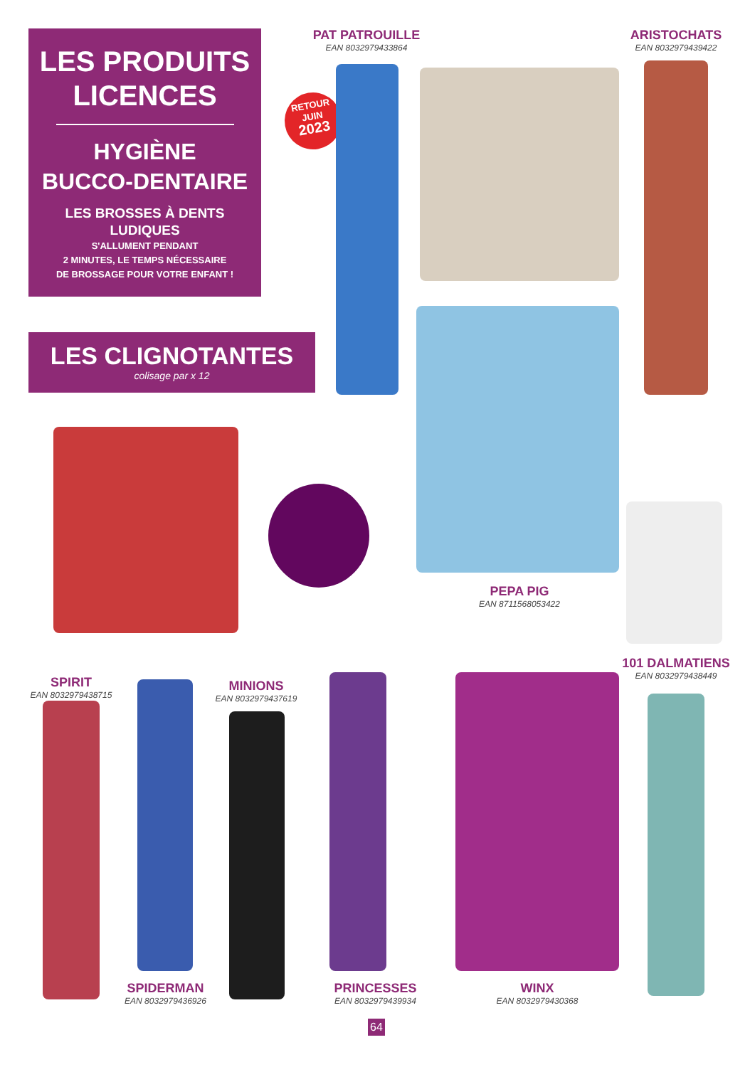LES PRODUITS
LICENCES
HYGIÈNE
BUCCO-DENTAIRE
LES BROSSES À DENTS
LUDIQUES
S'ALLUMENT PENDANT
2 MINUTES, LE TEMPS NÉCESSAIRE
DE BROSSAGE POUR VOTRE ENFANT !
LES CLIGNOTANTES
colisage par x 12
RETOUR
JUIN
2023
PAT PATROUILLE
EAN 8032979433864
ARISTOCHATS
EAN 8032979439422
PEPA PIG
EAN 8711568053422
101 DALMATIENS
EAN 8032979438449
SPIRIT
EAN 8032979438715
SPIDERMAN
EAN 8032979436926
MINIONS
EAN 8032979437619
PRINCESSES
EAN 8032979439934
WINX
EAN 8032979430368
64